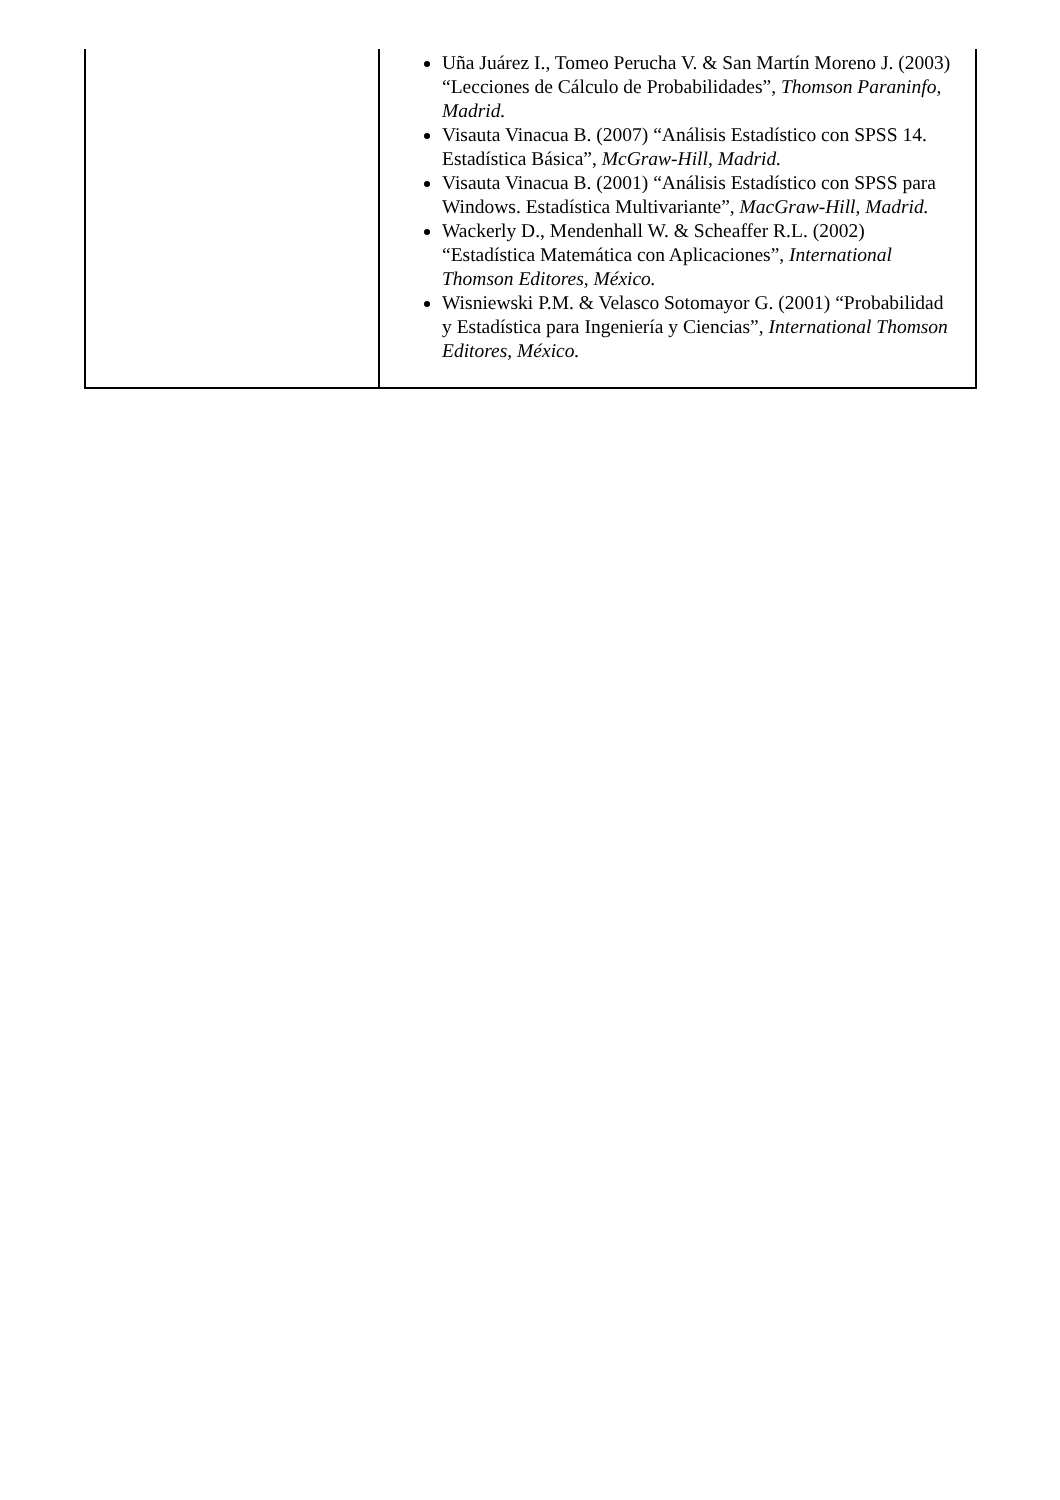| | Uña Juárez I., Tomeo Perucha V. & San Martín Moreno J. (2003) “Lecciones de Cálculo de Probabilidades”, Thomson Paraninfo, Madrid. Visauta Vinacua B. (2007) “Análisis Estadístico con SPSS 14. Estadística Básica”, McGraw-Hill, Madrid. Visauta Vinacua B. (2001) “Análisis Estadístico con SPSS para Windows. Estadística Multivariante”, MacGraw-Hill, Madrid. Wackerly D., Mendenhall W. & Scheaffer R.L. (2002) “Estadística Matemática con Aplicaciones”, International Thomson Editores, México. Wisniewski P.M. & Velasco Sotomayor G. (2001) “Probabilidad y Estadística para Ingeniería y Ciencias”, International Thomson Editores, México. |